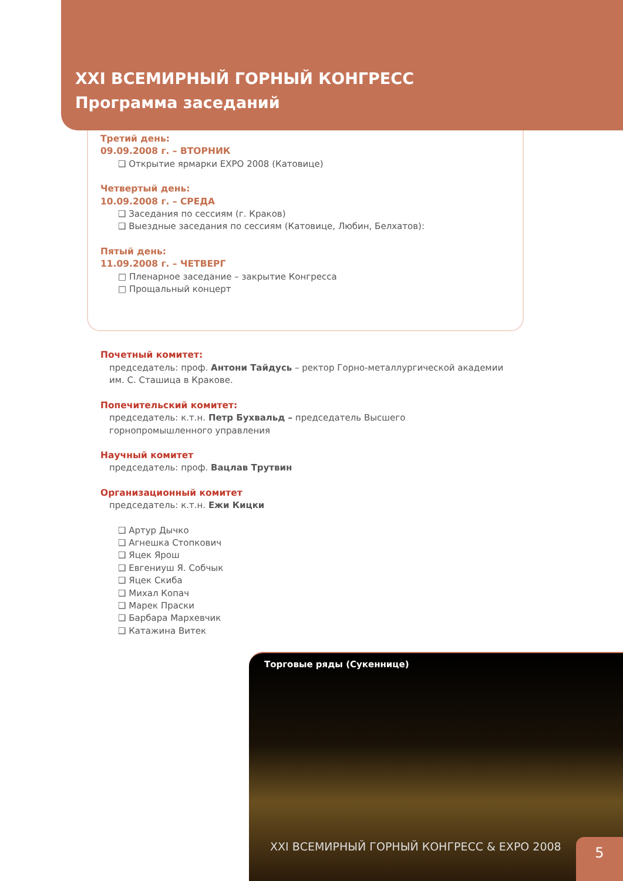Торговые ряды (Сукеннице)
XXI ВСЕМИРНЫЙ ГОРНЫЙ КОНГРЕСС
Программа заседаний
Третий день:
09.09.2008 г. – ВТОРНИК
❑ Открытие ярмарки EXPO 2008 (Катовице)
Четвертый день:
10.09.2008 г. – СРЕДА
❑ Заседания по сессиям (г. Краков)
❑ Выездные заседания по сессиям (Катовице, Любин, Белхатов):
Пятый день:
11.09.2008 г. – ЧЕТВЕРГ
□ Пленарное заседание – закрытие Конгресса
□ Прощальный концерт
Почетный комитет:
председатель: проф. Антони Тайдусь – ректор Горно-металлургической академии им. С. Сташица в Кракове.
Попечительский комитет:
председатель: к.т.н. Петр Бухвальд – председатель Высшего горнопромышленного управления
Научный комитет
председатель: проф. Вацлав Трутвин
Организационный комитет
председатель: к.т.н. Ежи Кицки
❑ Артур Дычко
❑ Агнешка Стопкович
❑ Яцек Ярош
❑ Евгениуш Я. Собчык
❑ Яцек Скиба
❑ Михал Копач
❑ Марек Праски
❑ Барбара Мархевчик
❑ Катажина Витек
XXI ВСЕМИРНЫЙ ГОРНЫЙ КОНГРЕСС & EXPO 2008
5